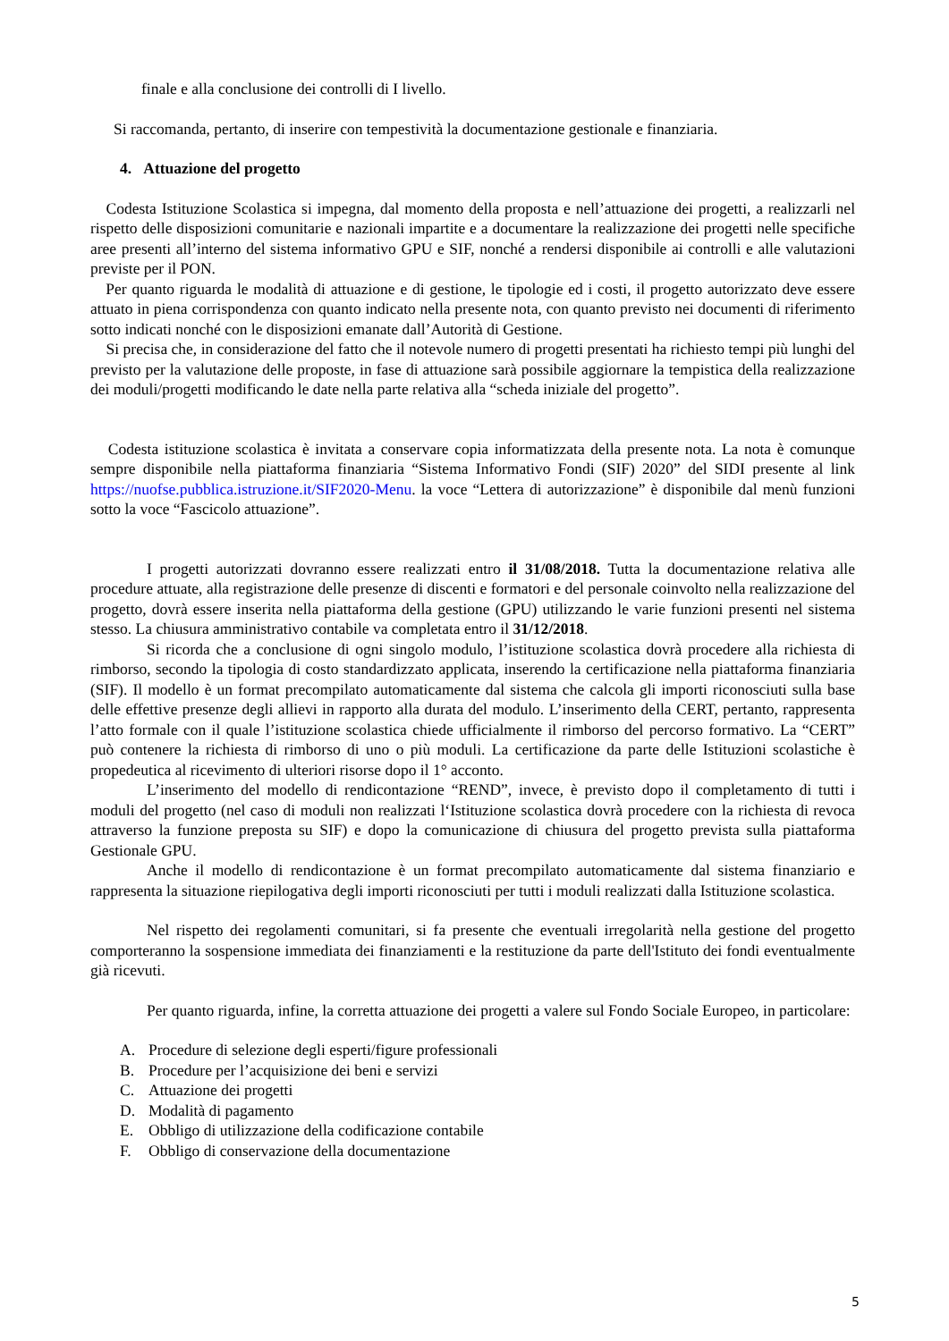finale e alla conclusione dei controlli di I livello.
Si raccomanda, pertanto, di inserire con tempestività la documentazione gestionale e finanziaria.
4. Attuazione del progetto
Codesta Istituzione Scolastica si impegna, dal momento della proposta e nell’attuazione dei progetti, a realizzarli nel rispetto delle disposizioni comunitarie e nazionali impartite e a documentare la realizzazione dei progetti nelle specifiche aree presenti all’interno del sistema informativo GPU e SIF, nonché a rendersi disponibile ai controlli e alle valutazioni previste per il PON.
Per quanto riguarda le modalità di attuazione e di gestione, le tipologie ed i costi, il progetto autorizzato deve essere attuato in piena corrispondenza con quanto indicato nella presente nota, con quanto previsto nei documenti di riferimento sotto indicati nonché con le disposizioni emanate dall’Autorità di Gestione.
Si precisa che, in considerazione del fatto che il notevole numero di progetti presentati ha richiesto tempi più lunghi del previsto per la valutazione delle proposte, in fase di attuazione sarà possibile aggiornare la tempistica della realizzazione dei moduli/progetti modificando le date nella parte relativa alla “scheda iniziale del progetto”.
Codesta istituzione scolastica è invitata a conservare copia informatizzata della presente nota. La nota è comunque sempre disponibile nella piattaforma finanziaria “Sistema Informativo Fondi (SIF) 2020” del SIDI presente al link https://nuofse.pubblica.istruzione.it/SIF2020-Menu. la voce “Lettera di autorizzazione” è disponibile dal menù funzioni sotto la voce “Fascicolo attuazione”.
I progetti autorizzati dovranno essere realizzati entro il 31/08/2018. Tutta la documentazione relativa alle procedure attuate, alla registrazione delle presenze di discenti e formatori e del personale coinvolto nella realizzazione del progetto, dovrà essere inserita nella piattaforma della gestione (GPU) utilizzando le varie funzioni presenti nel sistema stesso. La chiusura amministrativo contabile va completata entro il 31/12/2018.
Si ricorda che a conclusione di ogni singolo modulo, l’istituzione scolastica dovrà procedere alla richiesta di rimborso, secondo la tipologia di costo standardizzato applicata, inserendo la certificazione nella piattaforma finanziaria (SIF). Il modello è un format precompilato automaticamente dal sistema che calcola gli importi riconosciuti sulla base delle effettive presenze degli allievi in rapporto alla durata del modulo. L’inserimento della CERT, pertanto, rappresenta l’atto formale con il quale l’istituzione scolastica chiede ufficialmente il rimborso del percorso formativo. La “CERT” può contenere la richiesta di rimborso di uno o più moduli. La certificazione da parte delle Istituzioni scolastiche è propedeutica al ricevimento di ulteriori risorse dopo il 1° acconto.
L’inserimento del modello di rendicontazione “REND”, invece, è previsto dopo il completamento di tutti i moduli del progetto (nel caso di moduli non realizzati l‘Istituzione scolastica dovrà procedere con la richiesta di revoca attraverso la funzione preposta su SIF) e dopo la comunicazione di chiusura del progetto prevista sulla piattaforma Gestionale GPU.
Anche il modello di rendicontazione è un format precompilato automaticamente dal sistema finanziario e rappresenta la situazione riepilogativa degli importi riconosciuti per tutti i moduli realizzati dalla Istituzione scolastica.
Nel rispetto dei regolamenti comunitari, si fa presente che eventuali irregolarità nella gestione del progetto comporteranno la sospensione immediata dei finanziamenti e la restituzione da parte dell'Istituto dei fondi eventualmente già ricevuti.
Per quanto riguarda, infine, la corretta attuazione dei progetti a valere sul Fondo Sociale Europeo, in particolare:
A. Procedure di selezione degli esperti/figure professionali
B. Procedure per l’acquisizione dei beni e servizi
C. Attuazione dei progetti
D. Modalità di pagamento
E. Obbligo di utilizzazione della codificazione contabile
F. Obbligo di conservazione della documentazione
5